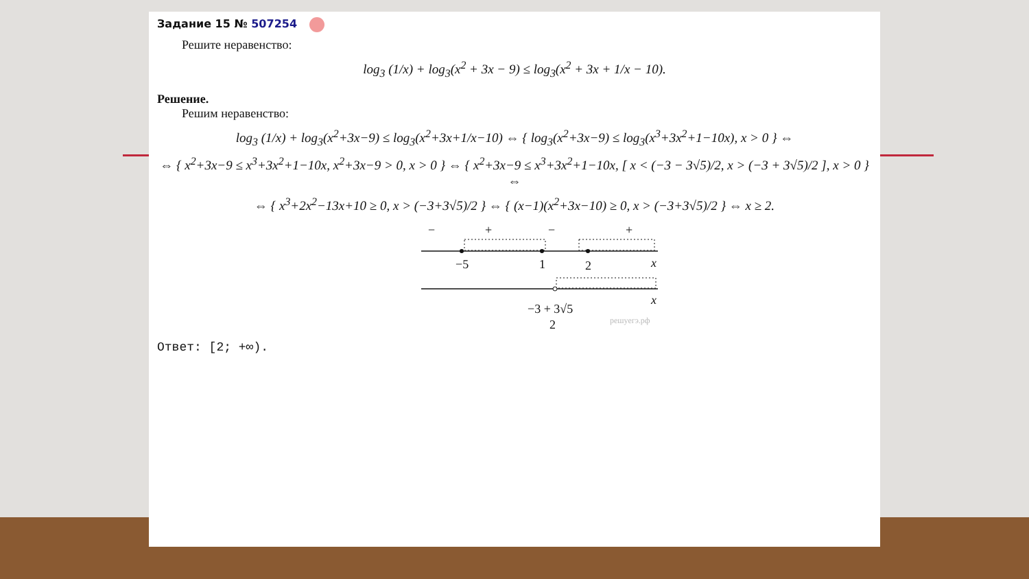Задание 15 № 507254
Решите неравенство:
log<sub>3</sub> (1/x) + log<sub>3</sub>(x<sup>2</sup> + 3x − 9) ≤ log<sub>3</sub>(x<sup>2</sup> + 3x + 1/x − 10).
Решение.
Решим неравенство:
log<sub>3</sub> (1/x) + log<sub>3</sub>(x<sup>2</sup>+3x−9) ≤ log<sub>3</sub>(x<sup>2</sup>+3x+1/x−10) ⇔ { log<sub>3</sub>(x<sup>2</sup>+3x−9) ≤ log<sub>3</sub>(x<sup>3</sup>+3x<sup>2</sup>+1−10x), x > 0 } ⇔
⇔ { x<sup>2</sup>+3x−9 ≤ x<sup>3</sup>+3x<sup>2</sup>+1−10x, x<sup>2</sup>+3x−9 > 0, x > 0 } ⇔ { x<sup>2</sup>+3x−9 ≤ x<sup>3</sup>+3x<sup>2</sup>+1−10x, [ x < (−3 − 3√5)/2, x > (−3 + 3√5)/2 ], x > 0 } ⇔
⇔ { x<sup>3</sup>+2x<sup>2</sup>−13x+10 ≥ 0, x > (−3+3√5)/2 } ⇔ { (x−1)(x<sup>2</sup>+3x−10) ≥ 0, x > (−3+3√5)/2 } ⇔ x ≥ 2.
−
+
−
+
−5
1
2
x
x
−3 + 3√5
2
решуегэ.рф
Ответ: [2; +∞).